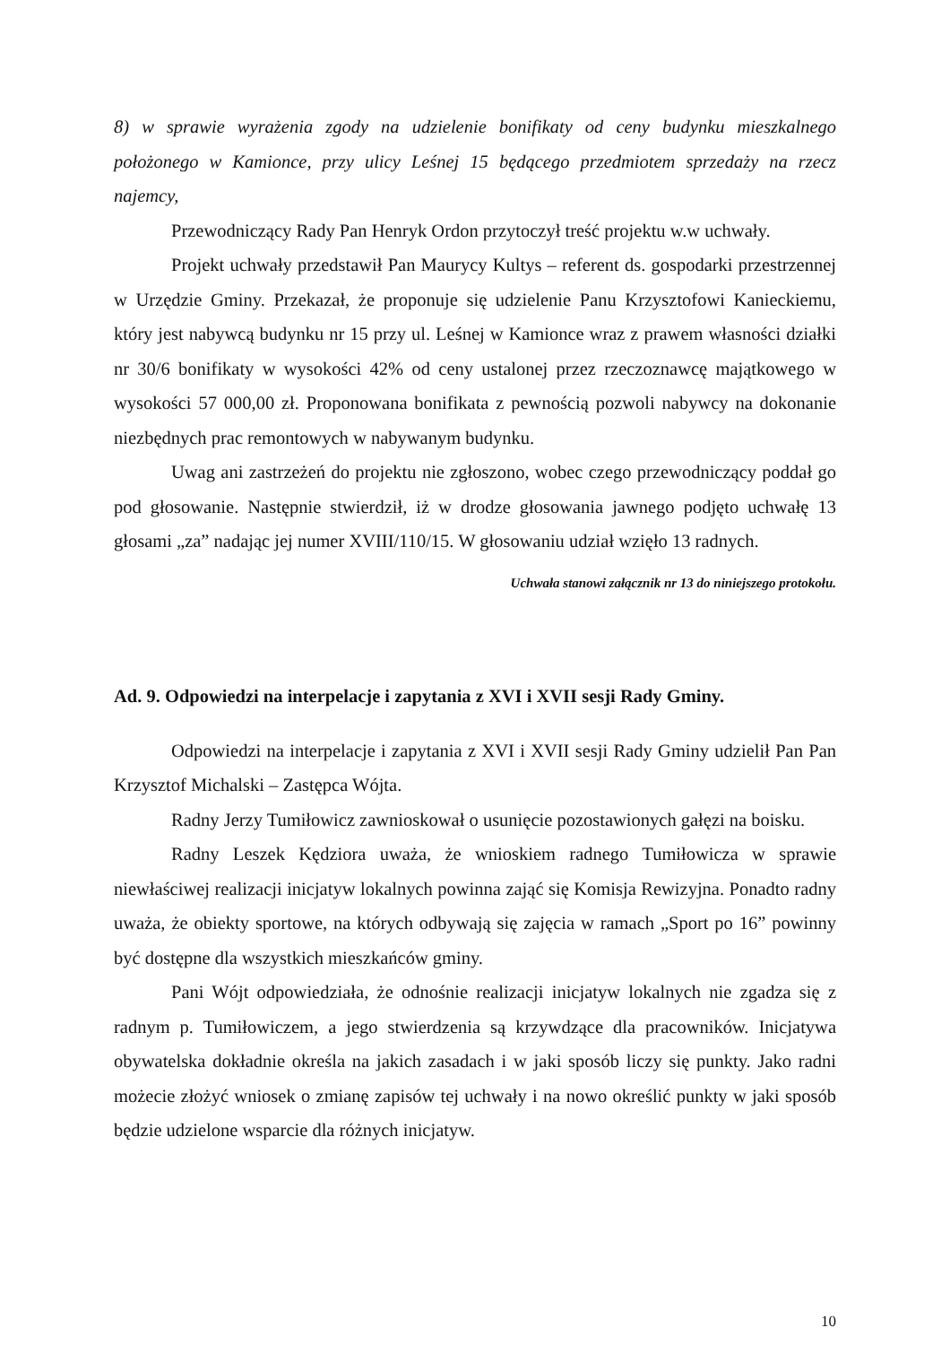8) w sprawie wyrażenia zgody na udzielenie bonifikaty od ceny budynku mieszkalnego położonego w Kamionce, przy ulicy Leśnej 15 będącego przedmiotem sprzedaży na rzecz najemcy,
Przewodniczący Rady Pan Henryk Ordon przytoczył treść projektu w.w uchwały.
Projekt uchwały przedstawił Pan Maurycy Kultys – referent ds. gospodarki przestrzennej w Urzędzie Gminy. Przekazał, że proponuje się udzielenie Panu Krzysztofowi Kanieckiemu, który jest nabywcą budynku nr 15 przy ul. Leśnej w Kamionce wraz z prawem własności działki nr 30/6 bonifikaty w wysokości 42% od ceny ustalonej przez rzeczoznawcę majątkowego w wysokości 57 000,00 zł. Proponowana bonifikata z pewnością pozwoli nabywcy na dokonanie niezbędnych prac remontowych w nabywanym budynku.
Uwag ani zastrzeżeń do projektu nie zgłoszono, wobec czego przewodniczący poddał go pod głosowanie. Następnie stwierdził, iż w drodze głosowania jawnego podjęto uchwałę 13 głosami „za” nadając jej numer XVIII/110/15. W głosowaniu udział wzięło 13 radnych.
Uchwała stanowi załącznik nr 13 do niniejszego protokołu.
Ad. 9. Odpowiedzi na interpelacje i zapytania z XVI i XVII sesji Rady Gminy.
Odpowiedzi na interpelacje i zapytania z XVI i XVII sesji Rady Gminy udzielił Pan Pan Krzysztof Michalski – Zastępca Wójta.
Radny Jerzy Tumiłowicz zawnioskował o usunięcie pozostawionych gałęzi na boisku.
Radny Leszek Kędziora uważa, że wnioskiem radnego Tumiłowicza w sprawie niewłaściwej realizacji inicjatyw lokalnych powinna zająć się Komisja Rewizyjna. Ponadto radny uważa, że obiekty sportowe, na których odbywają się zajęcia w ramach „Sport po 16” powinny być dostępne dla wszystkich mieszkańców gminy.
Pani Wójt odpowiedziała, że odnośnie realizacji inicjatyw lokalnych nie zgadza się z radnym p. Tumiłowiczem, a jego stwierdzenia są krzywdzące dla pracowników. Inicjatywa obywatelska dokładnie określa na jakich zasadach i w jaki sposób liczy się punkty. Jako radni możecie złożyć wniosek o zmianę zapisów tej uchwały i na nowo określić punkty w jaki sposób będzie udzielone wsparcie dla różnych inicjatyw.
10